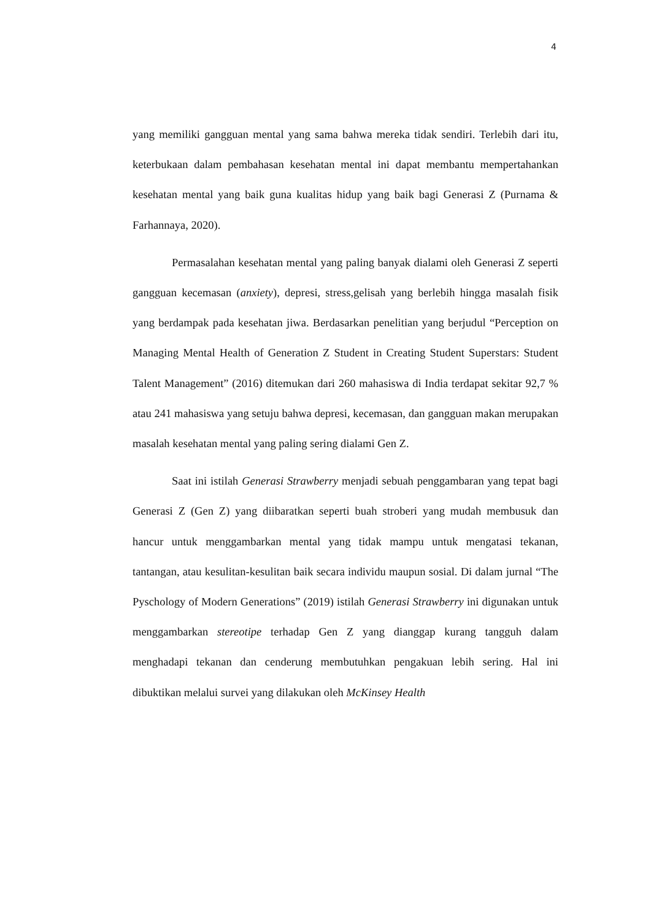4
yang memiliki gangguan mental yang sama bahwa mereka tidak sendiri. Terlebih dari itu, keterbukaan dalam pembahasan kesehatan mental ini dapat membantu mempertahankan kesehatan mental yang baik guna kualitas hidup yang baik bagi Generasi Z (Purnama & Farhannaya, 2020).
Permasalahan kesehatan mental yang paling banyak dialami oleh Generasi Z seperti gangguan kecemasan (anxiety), depresi, stress,gelisah yang berlebih hingga masalah fisik yang berdampak pada kesehatan jiwa. Berdasarkan penelitian yang berjudul “Perception on Managing Mental Health of Generation Z Student in Creating Student Superstars: Student Talent Management” (2016) ditemukan dari 260 mahasiswa di India terdapat sekitar 92,7 % atau 241 mahasiswa yang setuju bahwa depresi, kecemasan, dan gangguan makan merupakan masalah kesehatan mental yang paling sering dialami Gen Z.
Saat ini istilah Generasi Strawberry menjadi sebuah penggambaran yang tepat bagi Generasi Z (Gen Z) yang diibaratkan seperti buah stroberi yang mudah membusuk dan hancur untuk menggambarkan mental yang tidak mampu untuk mengatasi tekanan, tantangan, atau kesulitan-kesulitan baik secara individu maupun sosial. Di dalam jurnal “The Pyschology of Modern Generations” (2019) istilah Generasi Strawberry ini digunakan untuk menggambarkan stereotipe terhadap Gen Z yang dianggap kurang tangguh dalam menghadapi tekanan dan cenderung membutuhkan pengakuan lebih sering. Hal ini dibuktikan melalui survei yang dilakukan oleh McKinsey Health